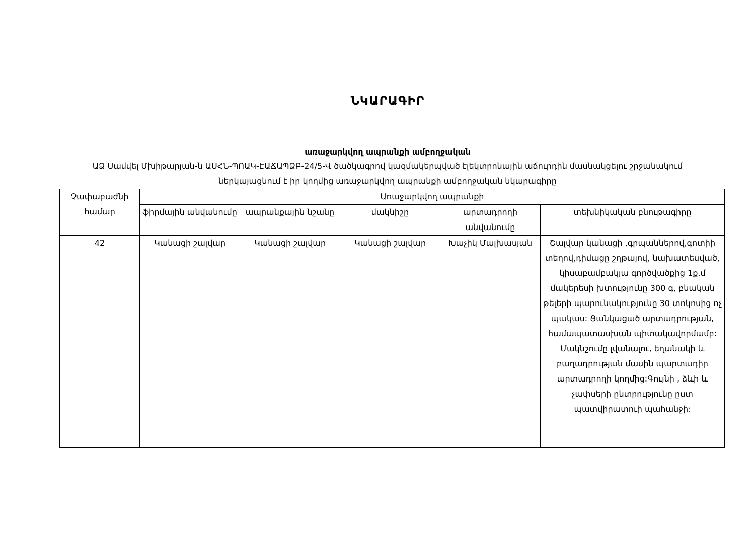ՆԿԱՐԱԳԻՐ
առաջարկվող ապրանքի ամբողջական
ԱՁ Սամվել Մխիթարյան-ն ԱՍՀՆ-ՊՈԱԿ-ԷԱՃԱՊՁԲ-24/5-Վ ծածկագրով կազմակերպված էլեկտրոնային աճուրդին մասնակցելու շրջանակում ներկայացնում է իր կողմից առաջարկվող ապրանքի ամբողջական նկարագիրը
| Չափաբաժնի համար | Առաջարկվող ապրանքի | | | | |
| --- | --- | --- | --- | --- | --- |
| | ֆիրմային անվանումը | ապրանքային նշանը | մակնիշը | արտադրողի անվանումը | տեխնիկական բնութագիրը |
| 42 | Կանացի շալվար | Կանացի շալվար | Կանացի շալվար | Խաչիկ Մալխասյան | Շալվար կանացի ,գրպաններով,գոտիի տեղով,դիմացը շղթայով, նախատեսված, կիսաբամբակյա գործվածքից 1ք.մ մակերեսի խտությունը 300 գ, բնական թելերի պարունակությունը 30 տոկոսից ոչ պակաս: Ցանկացած արտադրության, համապատասխան պիտակավորմամբ: Մակնշումը լվանալու, եղանակի և բաղադրության մասին պարտադիր արտադրողի կողմից:Գույնի , ձևի և չափսերի ընտրությունը ըստ պատվիրատուի պահանջի: |